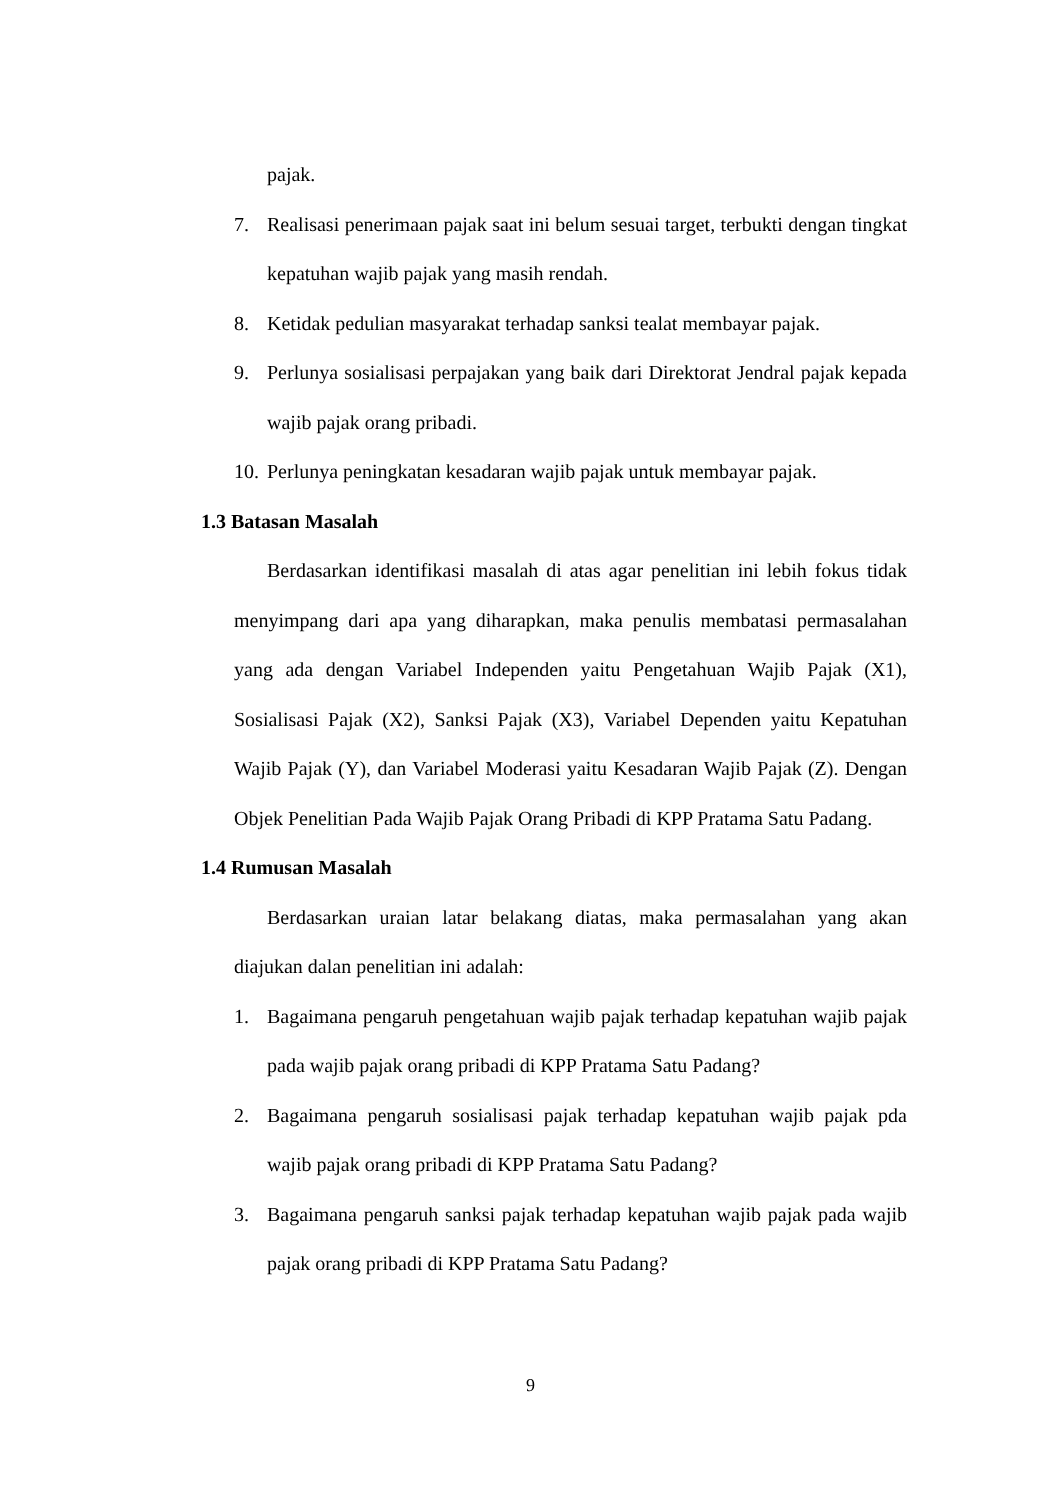pajak.
7. Realisasi penerimaan pajak saat ini belum sesuai target, terbukti dengan tingkat kepatuhan wajib pajak yang masih rendah.
8. Ketidak pedulian masyarakat terhadap sanksi tealat membayar pajak.
9. Perlunya sosialisasi perpajakan yang baik dari Direktorat Jendral pajak kepada wajib pajak orang pribadi.
10.
Perlunya peningkatan kesadaran wajib pajak untuk membayar pajak.
1.3 Batasan Masalah
Berdasarkan identifikasi masalah di atas agar penelitian ini lebih fokus tidak menyimpang dari apa yang diharapkan, maka penulis membatasi permasalahan yang ada dengan Variabel Independen yaitu Pengetahuan Wajib Pajak (X1), Sosialisasi Pajak (X2), Sanksi Pajak (X3), Variabel Dependen yaitu Kepatuhan Wajib Pajak (Y), dan Variabel Moderasi yaitu Kesadaran Wajib Pajak (Z). Dengan Objek Penelitian Pada Wajib Pajak Orang Pribadi di KPP Pratama Satu Padang.
1.4 Rumusan Masalah
Berdasarkan uraian latar belakang diatas, maka permasalahan yang akan diajukan dalan penelitian ini adalah:
1. Bagaimana pengaruh pengetahuan wajib pajak terhadap kepatuhan wajib pajak pada wajib pajak orang pribadi di KPP Pratama Satu Padang?
2. Bagaimana pengaruh sosialisasi pajak terhadap kepatuhan wajib pajak pda wajib pajak orang pribadi di KPP Pratama Satu Padang?
3. Bagaimana pengaruh sanksi pajak terhadap kepatuhan wajib pajak pada wajib pajak orang pribadi di KPP Pratama Satu Padang?
9